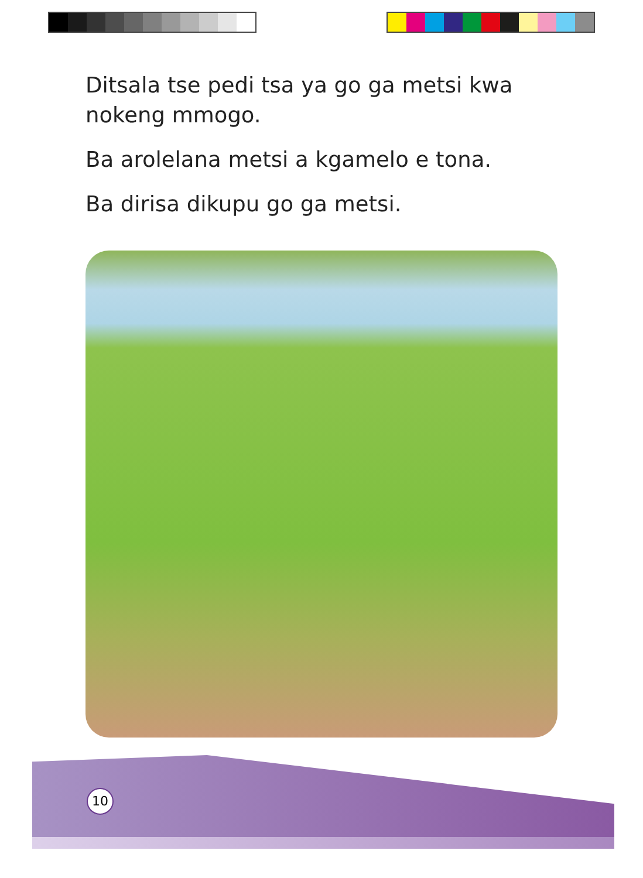Ditsala tse pedi tsa ya go ga metsi kwa nokeng mmogo.
Ba arolelana metsi a kgamelo e tona.
Ba dirisa dikupu go ga metsi.
10